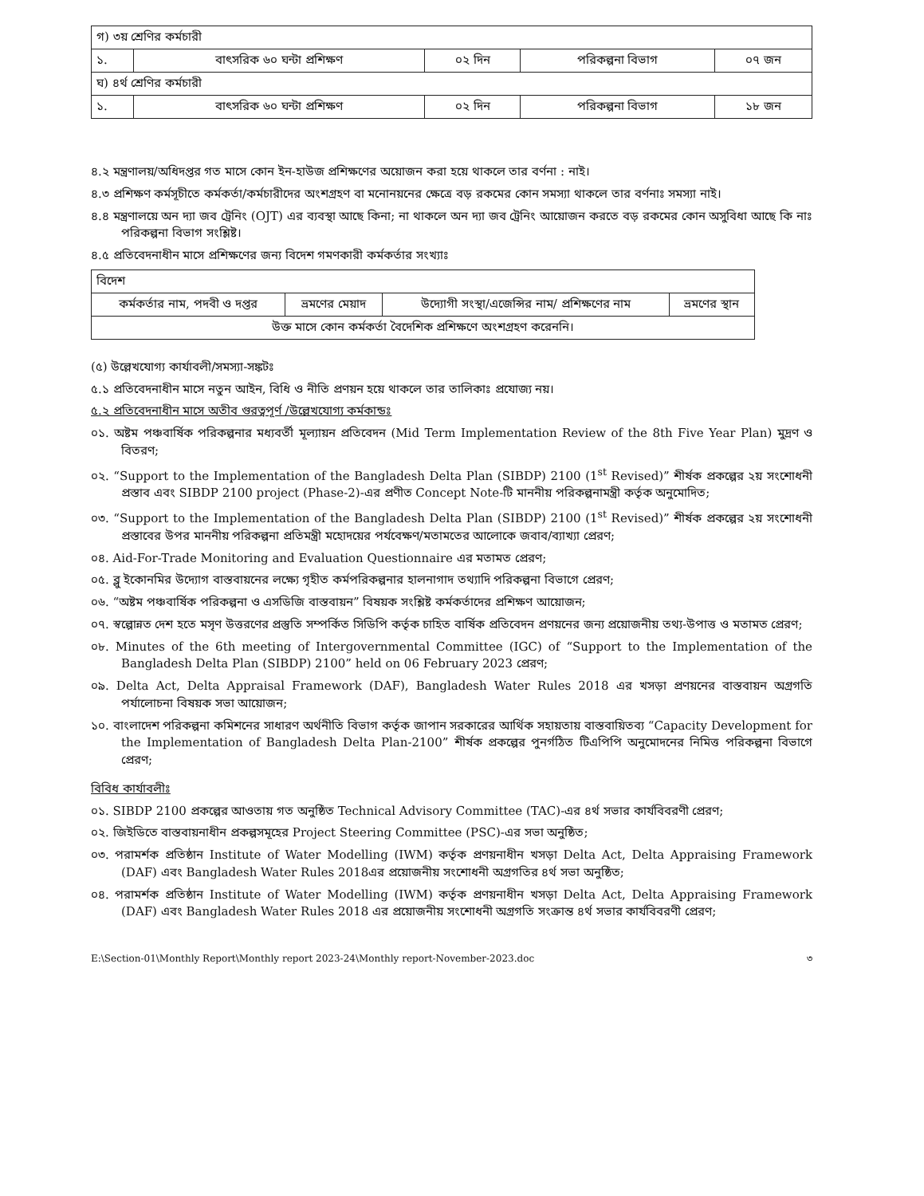| গ) ৩য় শ্রেণির কর্মচারী | | | | |
| ১. | বাৎসরিক ৬০ ঘন্টা প্রশিক্ষণ | ০২ দিন | পরিকল্পনা বিভাগ | ০৭ জন |
| ঘ) ৪র্থ শ্রেণির কর্মচারী | | | | |
| ১. | বাৎসরিক ৬০ ঘন্টা প্রশিক্ষণ | ০২ দিন | পরিকল্পনা বিভাগ | ১৮ জন |
৪.২ মন্ত্রণালয়/অধিদপ্তর গত মাসে কোন ইন-হাউজ প্রশিক্ষণের অয়োজন করা হয়ে থাকলে তার বর্ণনা : নাই।
৪.৩ প্রশিক্ষণ কর্মসূচীতে কর্মকর্তা/কর্মচারীদের অংশগ্রহণ বা মনোনয়নের ক্ষেত্রে বড় রকমের কোন সমস্যা থাকলে তার বর্ণনাঃ সমস্যা নাই।
৪.৪ মন্ত্রণালয়ে অন দ্যা জব ট্রেনিং (OJT) এর ব্যবস্থা আছে কিনা; না থাকলে অন দ্যা জব ট্রেনিং আয়োজন করতে বড় রকমের কোন অসুবিধা আছে কি নাঃ পরিকল্পনা বিভাগ সংশ্লিষ্ট।
৪.৫ প্রতিবেদনাধীন মাসে প্রশিক্ষণের জন্য বিদেশ গমণকারী কর্মকর্তার সংখ্যাঃ
| বিদেশ | | | |
| কর্মকর্তার নাম, পদবী ও দপ্তর | ভ্রমণের মেয়াদ | উদ্যোগী সংস্থা/এজেন্সির নাম/ প্রশিক্ষণের নাম | ভ্রমণের স্থান |
| উক্ত মাসে কোন কর্মকর্তা বৈদেশিক প্রশিক্ষণে অংশগ্রহণ করেননি। | | | |
(৫) উল্লেখযোগ্য কার্যাবলী/সমস্যা-সঙ্কটঃ
৫.১ প্রতিবেদনাধীন মাসে নতুন আইন, বিধি ও নীতি প্রণয়ন হয়ে থাকলে তার তালিকাঃ প্রযোজ্য নয়।
৫.২ প্রতিবেদনাধীন মাসে অতীব গুরত্বপূর্ণ /উল্লেখযোগ্য কর্মকান্ডঃ
০১. অষ্টম পঞ্চবার্ষিক পরিকল্পনার মধ্যবর্তী মূল্যায়ন প্রতিবেদন (Mid Term Implementation Review of the 8th Five Year Plan) মুদ্রণ ও বিতরণ;
০২. “Support to the Implementation of the Bangladesh Delta Plan (SIBDP) 2100 (1<sup>st</sup> Revised)” শীর্ষক প্রকল্পের ২য় সংশোধনী প্রস্তাব এবং SIBDP 2100 project (Phase-2)-এর প্রণীত Concept Note-টি মাননীয় পরিকল্পনামন্ত্রী কর্তৃক অনুমোদিত;
০৩. “Support to the Implementation of the Bangladesh Delta Plan (SIBDP) 2100 (1<sup>st</sup> Revised)” শীর্ষক প্রকল্পের ২য় সংশোধনী প্রস্তাবের উপর মাননীয় পরিকল্পনা প্রতিমন্ত্রী মহোদয়ের পর্যবেক্ষণ/মতামতের আলোকে জবাব/ব্যাখ্যা প্রেরণ;
০৪. Aid-For-Trade Monitoring and Evaluation Questionnaire এর মতামত প্রেরণ;
০৫. ব্লু ইকোনমির উদ্যোগ বাস্তবায়নের লক্ষ্যে গৃহীত কর্মপরিকল্পনার হালনাগাদ তথ্যাদি পরিকল্পনা বিভাগে প্রেরণ;
০৬. “অষ্টম পঞ্চবার্ষিক পরিকল্পনা ও এসডিজি বাস্তবায়ন” বিষয়ক সংশ্লিষ্ট কর্মকর্তাদের প্রশিক্ষণ আয়োজন;
০৭. স্বল্পোন্নত দেশ হতে মসৃণ উত্তরণের প্রস্তুতি সম্পর্কিত সিডিপি কর্তৃক চাহিত বার্ষিক প্রতিবেদন প্রণয়নের জন্য প্রয়োজনীয় তথ্য-উপাত্ত ও মতামত প্রেরণ;
০৮. Minutes of the 6th meeting of Intergovernmental Committee (IGC) of “Support to the Implementation of the Bangladesh Delta Plan (SIBDP) 2100” held on 06 February 2023 প্রেরণ;
০৯. Delta Act, Delta Appraisal Framework (DAF), Bangladesh Water Rules 2018 এর খসড়া প্রণয়নের বাস্তবায়ন অগ্রগতি পর্যালোচনা বিষয়ক সভা আয়োজন;
১০. বাংলাদেশ পরিকল্পনা কমিশনের সাধারণ অর্থনীতি বিভাগ কর্তৃক জাপান সরকারের আর্থিক সহায়তায় বাস্তবায়িতব্য “Capacity Development for the Implementation of Bangladesh Delta Plan-2100” শীর্ষক প্রকল্পের পুনর্গঠিত টিএপিপি অনুমোদনের নিমিত্ত পরিকল্পনা বিভাগে প্রেরণ;
বিবিধ কার্যাবলীঃ
০১. SIBDP 2100 প্রকল্পের আওতায় গত অনুষ্ঠিত Technical Advisory Committee (TAC)-এর ৪র্থ সভার কার্যবিবরণী প্রেরণ;
০২. জিইডিতে বাস্তবায়নাধীন প্রকল্পসমূহের Project Steering Committee (PSC)-এর সভা অনুষ্ঠিত;
০৩. পরামর্শক প্রতিষ্ঠান Institute of Water Modelling (IWM) কর্তৃক প্রণয়নাধীন খসড়া Delta Act, Delta Appraising Framework (DAF) এবং Bangladesh Water Rules 2018এর প্রয়োজনীয় সংশোধনী অগ্রগতির ৪র্থ সভা অনুষ্ঠিত;
০৪. পরামর্শক প্রতিষ্ঠান Institute of Water Modelling (IWM) কর্তৃক প্রণয়নাধীন খসড়া Delta Act, Delta Appraising Framework (DAF) এবং Bangladesh Water Rules 2018 এর প্রয়োজনীয় সংশোধনী অগ্রগতি সংক্রান্ত ৪র্থ সভার কার্যবিবরণী প্রেরণ;
E:\Section-01\Monthly Report\Monthly report 2023-24\Monthly report-November-2023.doc ৩